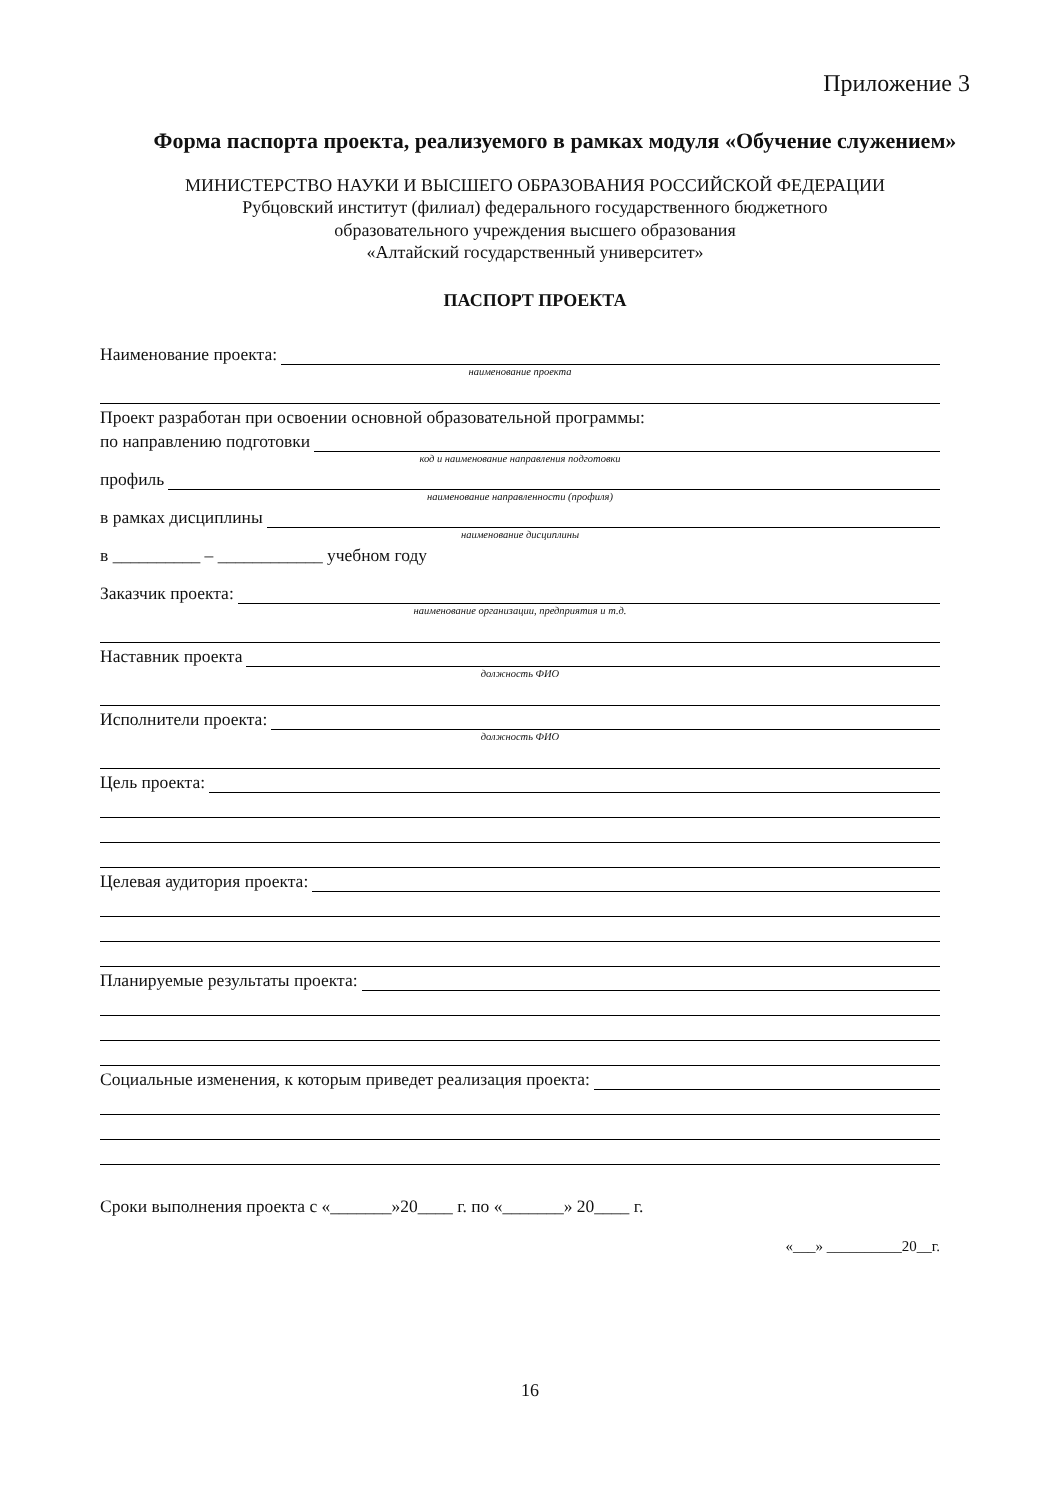Приложение 3
Форма паспорта проекта, реализуемого в рамках модуля «Обучение служением»
МИНИСТЕРСТВО НАУКИ И ВЫСШЕГО ОБРАЗОВАНИЯ РОССИЙСКОЙ ФЕДЕРАЦИИ
Рубцовский институт (филиал) федерального государственного бюджетного
образовательного учреждения высшего образования
«Алтайский государственный университет»
ПАСПОРТ ПРОЕКТА
Наименование проекта:
наименование проекта
Проект разработан при освоении основной образовательной программы:
по направлению подготовки
код и наименование направления подготовки
профиль
наименование направленности (профиля)
в рамках дисциплины
наименование дисциплины
в __________ – ____________ учебном году
Заказчик проекта:
наименование организации, предприятия и т.д.
Наставник проекта
должность ФИО
Исполнители проекта:
должность ФИО
Цель проекта:
Целевая аудитория проекта:
Планируемые результаты проекта:
Социальные изменения, к которым приведет реализация проекта:
Сроки выполнения проекта с «_______»20____ г. по «_______» 20____ г.
«___» __________20__г.
16